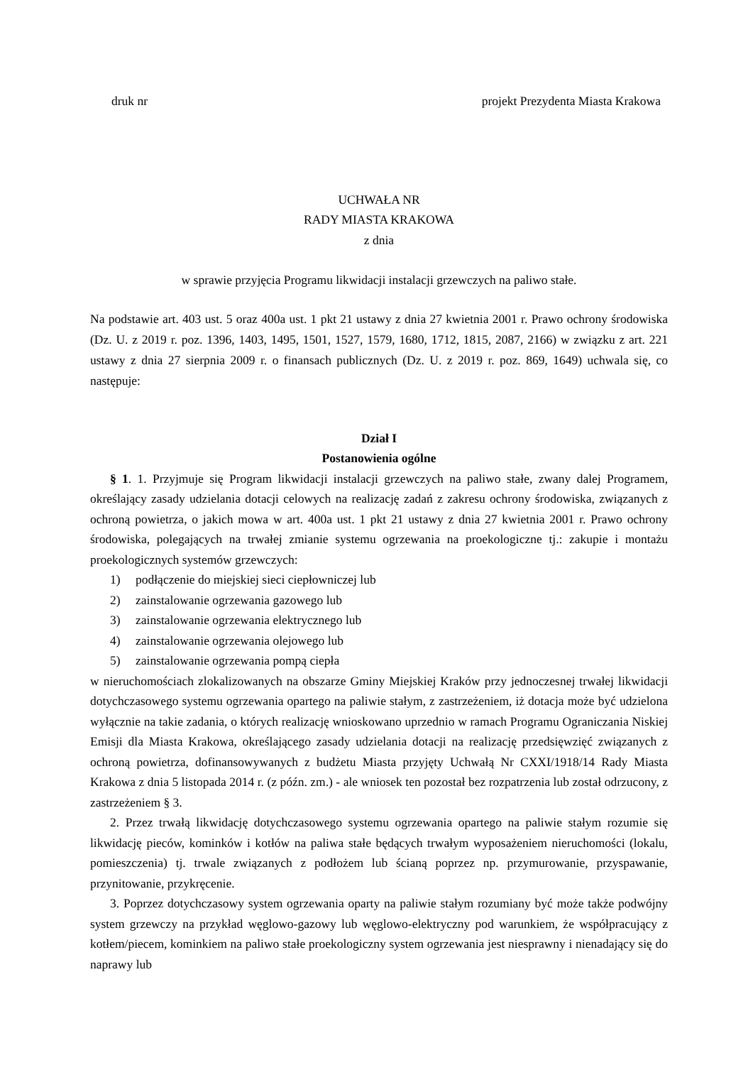druk nr projekt Prezydenta Miasta Krakowa
UCHWAŁA NR
RADY MIASTA KRAKOWA
z dnia
w sprawie przyjęcia Programu likwidacji instalacji grzewczych na paliwo stałe.
Na podstawie art. 403 ust. 5 oraz 400a ust. 1 pkt 21 ustawy z dnia 27 kwietnia 2001 r. Prawo ochrony środowiska (Dz. U. z 2019 r. poz. 1396, 1403, 1495, 1501, 1527, 1579, 1680, 1712, 1815, 2087, 2166) w związku z art. 221 ustawy z dnia 27 sierpnia 2009 r. o finansach publicznych (Dz. U. z 2019 r. poz. 869, 1649) uchwala się, co następuje:
Dział I
Postanowienia ogólne
§ 1. 1. Przyjmuje się Program likwidacji instalacji grzewczych na paliwo stałe, zwany dalej Programem, określający zasady udzielania dotacji celowych na realizację zadań z zakresu ochrony środowiska, związanych z ochroną powietrza, o jakich mowa w art. 400a ust. 1 pkt 21 ustawy z dnia 27 kwietnia 2001 r. Prawo ochrony środowiska, polegających na trwałej zmianie systemu ogrzewania na proekologiczne tj.: zakupie i montażu proekologicznych systemów grzewczych:
1) podłączenie do miejskiej sieci ciepłowniczej lub
2) zainstalowanie ogrzewania gazowego lub
3) zainstalowanie ogrzewania elektrycznego lub
4) zainstalowanie ogrzewania olejowego lub
5) zainstalowanie ogrzewania pompą ciepła
w nieruchomościach zlokalizowanych na obszarze Gminy Miejskiej Kraków przy jednoczesnej trwałej likwidacji dotychczasowego systemu ogrzewania opartego na paliwie stałym, z zastrzeżeniem, iż dotacja może być udzielona wyłącznie na takie zadania, o których realizację wnioskowano uprzednio w ramach Programu Ograniczania Niskiej Emisji dla Miasta Krakowa, określającego zasady udzielania dotacji na realizację przedsięwzięć związanych z ochroną powietrza, dofinansowywanych z budżetu Miasta przyjęty Uchwałą Nr CXXI/1918/14 Rady Miasta Krakowa z dnia 5 listopada 2014 r. (z późn. zm.) - ale wniosek ten pozostał bez rozpatrzenia lub został odrzucony, z zastrzeżeniem § 3.
2. Przez trwałą likwidację dotychczasowego systemu ogrzewania opartego na paliwie stałym rozumie się likwidację pieców, kominków i kotłów na paliwa stałe będących trwałym wyposażeniem nieruchomości (lokalu, pomieszczenia) tj. trwale związanych z podłożem lub ścianą poprzez np. przymurowanie, przyspawanie, przynitowanie, przykręcenie.
3. Poprzez dotychczasowy system ogrzewania oparty na paliwie stałym rozumiany być może także podwójny system grzewczy na przykład węglowo-gazowy lub węglowo-elektryczny pod warunkiem, że współpracujący z kotłem/piecem, kominkiem na paliwo stałe proekologiczny system ogrzewania jest niesprawny i nienadający się do naprawy lub